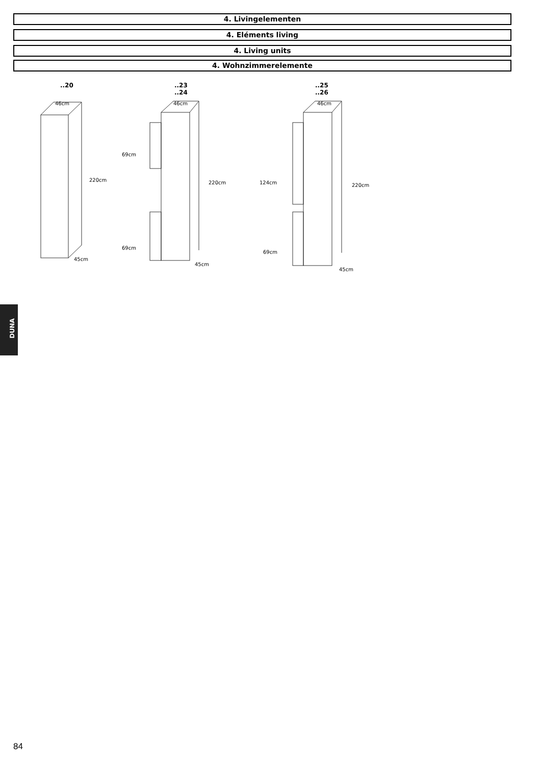4. Livingelementen
4. Eléments living
4. Living units
4. Wohnzimmerelemente
..20
46cm
220cm
45cm
..23
..24
46cm
69cm
220cm
69cm
45cm
..25
..26
46cm
124cm 220cm
69cm
45cm
DUNA
84